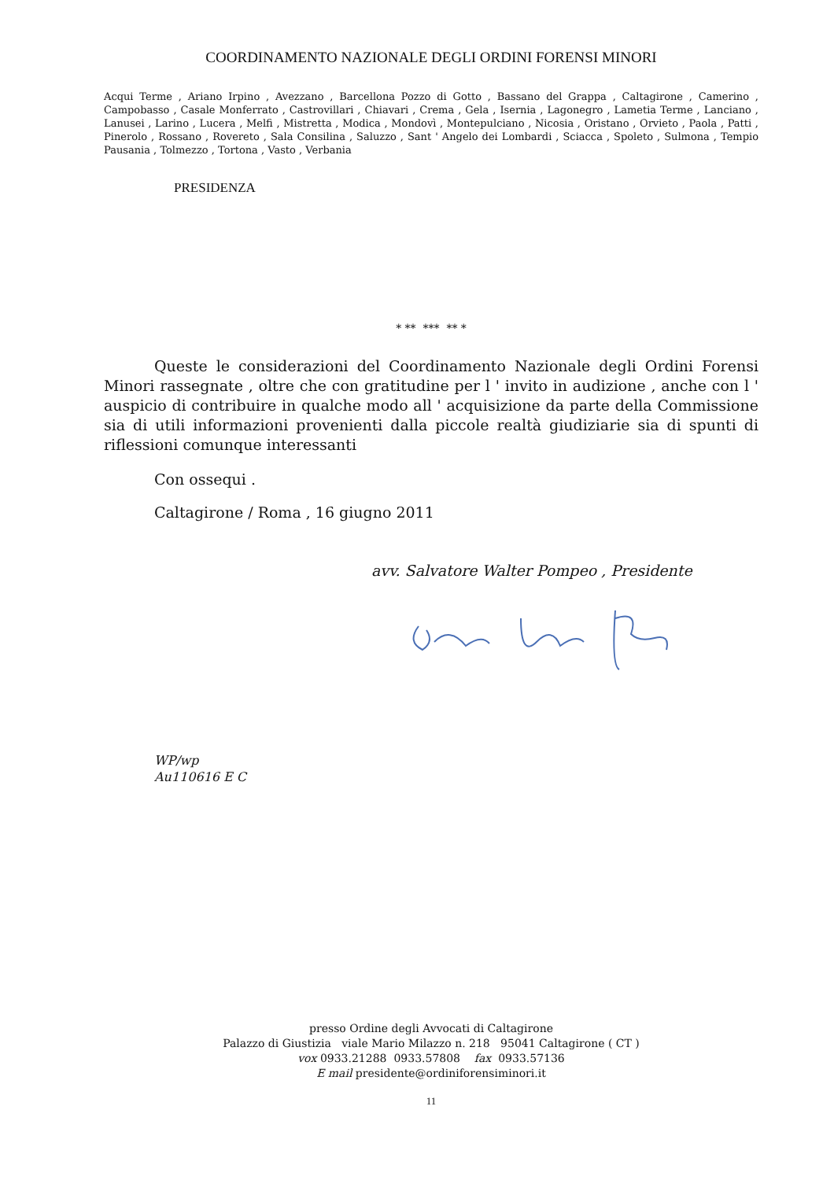COORDINAMENTO NAZIONALE DEGLI ORDINI FORENSI MINORI
Acqui Terme , Ariano Irpino , Avezzano , Barcellona Pozzo di Gotto , Bassano del Grappa , Caltagirone , Camerino , Campobasso , Casale Monferrato , Castrovillari , Chiavari , Crema , Gela , Isernia , Lagonegro , Lametia Terme , Lanciano , Lanusei , Larino , Lucera , Melfi , Mistretta , Modica , Mondovì , Montepulciano , Nicosia , Oristano , Orvieto , Paola , Patti , Pinerolo , Rossano , Rovereto , Sala Consilina , Saluzzo , Sant ' Angelo dei Lombardi , Sciacca , Spoleto , Sulmona , Tempio Pausania , Tolmezzo , Tortona , Vasto , Verbania
PRESIDENZA
* ** *** ** *
Queste le considerazioni del Coordinamento Nazionale degli Ordini Forensi Minori rassegnate , oltre che con gratitudine per l ' invito in audizione , anche con l ' auspicio di contribuire in qualche modo all ' acquisizione da parte della Commissione sia di utili informazioni provenienti dalla piccole realtà giudiziarie sia di spunti di riflessioni comunque interessanti
Con ossequi .
Caltagirone / Roma , 16 giugno 2011
avv. Salvatore Walter Pompeo , Presidente
WP/wp
Au110616 E C
presso Ordine degli Avvocati di Caltagirone
Palazzo di Giustizia viale Mario Milazzo n. 218 95041 Caltagirone ( CT )
vox 0933.21288 0933.57808 fax 0933.57136
E mail presidente@ordiniforensiminori.it
11